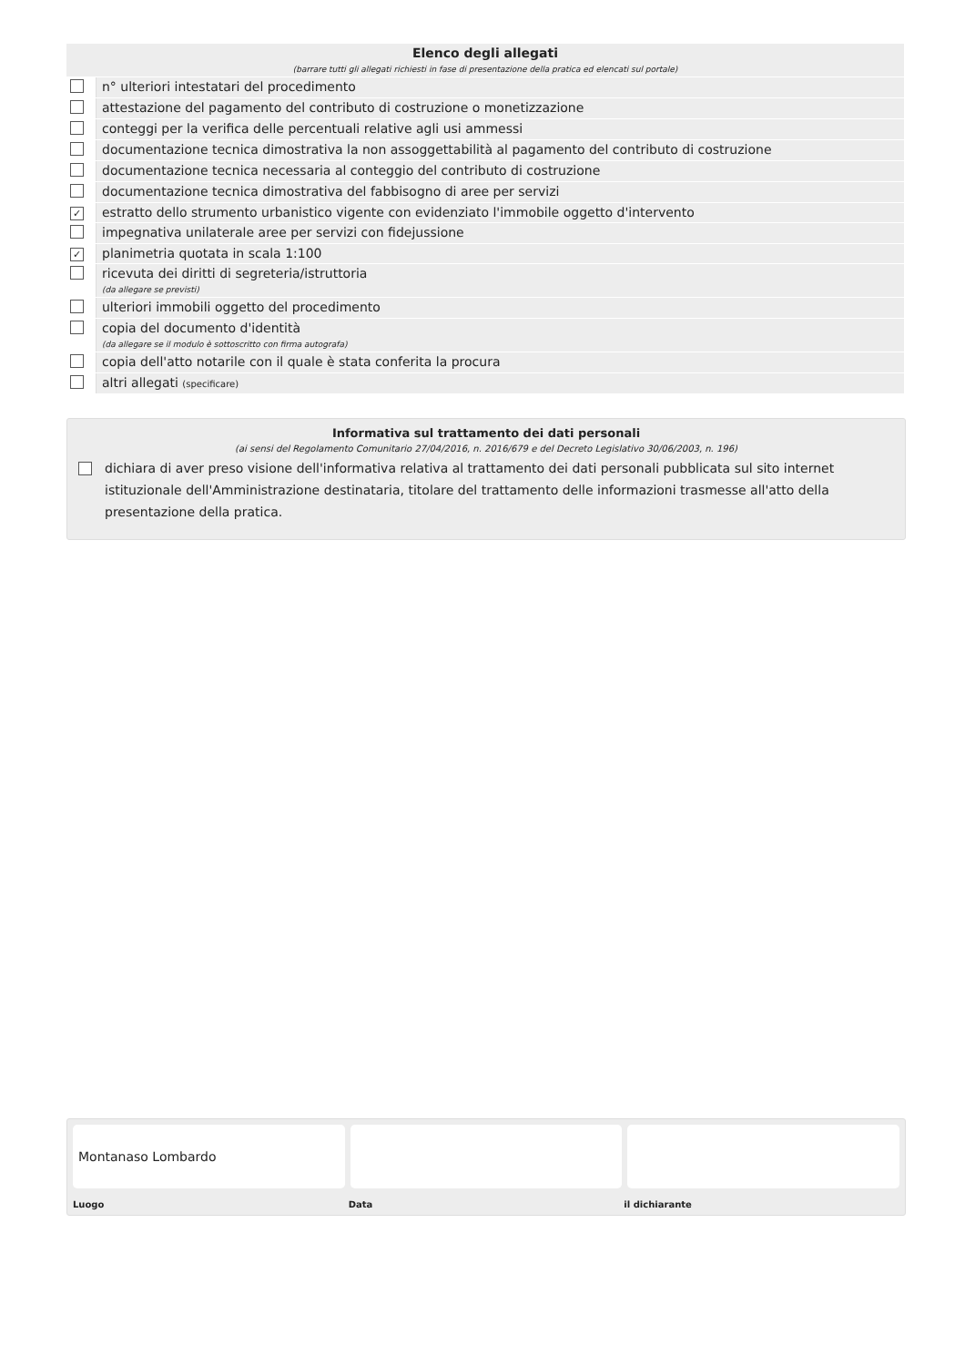| Elenco degli allegati (barrare tutti gli allegati richiesti in fase di presentazione della pratica ed elencati sul portale) | |
| | n° ulteriori intestatari del procedimento |
| | attestazione del pagamento del contributo di costruzione o monetizzazione |
| | conteggi per la verifica delle percentuali relative agli usi ammessi |
| | documentazione tecnica dimostrativa la non assoggettabilità al pagamento del contributo di costruzione |
| | documentazione tecnica necessaria al conteggio del contributo di costruzione |
| | documentazione tecnica dimostrativa del fabbisogno di aree per servizi |
| ✓ | estratto dello strumento urbanistico vigente con evidenziato l'immobile oggetto d'intervento |
| | impegnativa unilaterale aree per servizi con fidejussione |
| ✓ | planimetria quotata in scala 1:100 |
| | ricevuta dei diritti di segreteria/istruttoria (da allegare se previsti) |
| | ulteriori immobili oggetto del procedimento |
| | copia del documento d'identità (da allegare se il modulo è sottoscritto con firma autografa) |
| | copia dell'atto notarile con il quale è stata conferita la procura |
| | altri allegati (specificare) |
Informativa sul trattamento dei dati personali
(ai sensi del Regolamento Comunitario 27/04/2016, n. 2016/679 e del Decreto Legislativo 30/06/2003, n. 196)
dichiara di aver preso visione dell'informativa relativa al trattamento dei dati personali pubblicata sul sito internet istituzionale dell'Amministrazione destinataria, titolare del trattamento delle informazioni trasmesse all'atto della presentazione della pratica.
Montanaso Lombardo
Luogo Data il dichiarante